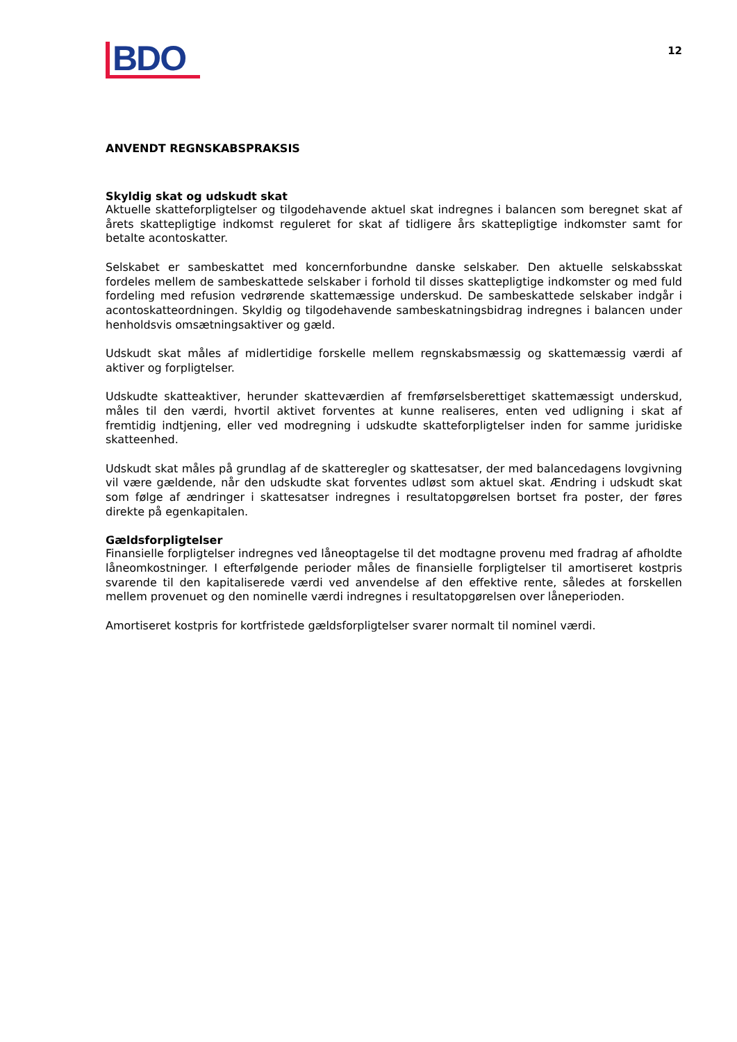BDO
12
ANVENDT REGNSKABSPRAKSIS
Skyldig skat og udskudt skat
Aktuelle skatteforpligtelser og tilgodehavende aktuel skat indregnes i balancen som beregnet skat af årets skattepligtige indkomst reguleret for skat af tidligere års skattepligtige indkomster samt for betalte acontoskatter.
Selskabet er sambeskattet med koncernforbundne danske selskaber. Den aktuelle selskabsskat fordeles mellem de sambeskattede selskaber i forhold til disses skattepligtige indkomster og med fuld fordeling med refusion vedrørende skattemæssige underskud. De sambeskattede selskaber indgår i acontoskatteordningen. Skyldig og tilgodehavende sambeskatningsbidrag indregnes i balancen under henholdsvis omsætningsaktiver og gæld.
Udskudt skat måles af midlertidige forskelle mellem regnskabsmæssig og skattemæssig værdi af aktiver og forpligtelser.
Udskudte skatteaktiver, herunder skatteværdien af fremførselsberettiget skattemæssigt underskud, måles til den værdi, hvortil aktivet forventes at kunne realiseres, enten ved udligning i skat af fremtidig indtjening, eller ved modregning i udskudte skatteforpligtelser inden for samme juridiske skatteenhed.
Udskudt skat måles på grundlag af de skatteregler og skattesatser, der med balancedagens lovgivning vil være gældende, når den udskudte skat forventes udløst som aktuel skat. Ændring i udskudt skat som følge af ændringer i skattesatser indregnes i resultatopgørelsen bortset fra poster, der føres direkte på egenkapitalen.
Gældsforpligtelser
Finansielle forpligtelser indregnes ved låneoptagelse til det modtagne provenu med fradrag af afholdte låneomkostninger. I efterfølgende perioder måles de finansielle forpligtelser til amortiseret kostpris svarende til den kapitaliserede værdi ved anvendelse af den effektive rente, således at forskellen mellem provenuet og den nominelle værdi indregnes i resultatopgørelsen over låneperioden.
Amortiseret kostpris for kortfristede gældsforpligtelser svarer normalt til nominel værdi.